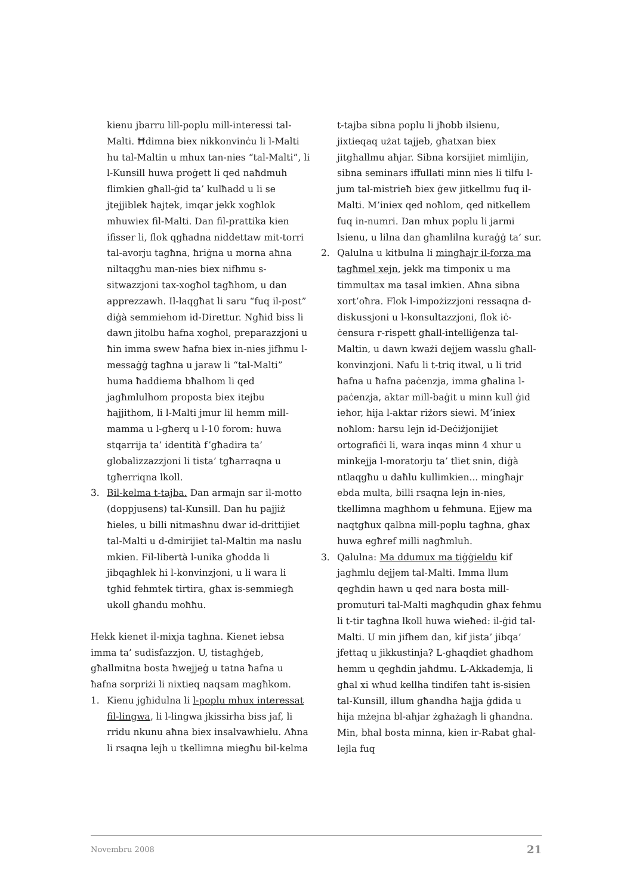kienu jbarru lill-poplu mill-interessi tal-Malti. Ħdimna biex nikkonvinċu li l-Malti hu tal-Maltin u mhux tan-nies “tal-Malti”, li l-Kunsill huwa proġett li qed naħdmuh flimkien għall-ġid ta’ kulħadd u li se jtejjiblek ħajtek, imqar jekk xogħlok mhuwiex fil-Malti. Dan fil-prattika kien ifisser li, flok qgħadna niddettaw mit-torri tal-avorju tagħna, ħriġna u morna aħna niltaqgħu man-nies biex nifhmu s-sitwazzjoni tax-xogħol tagħhom, u dan apprezzawh. Il-laqgħat li saru “fuq il-post” diġà semmiehom id-Direttur. Ngħid biss li dawn jitolbu ħafna xogħol, preparazzjoni u ħin imma swew ħafna biex in-nies jifhmu l-messaġġ tagħna u jaraw li “tal-Malti” huma ħaddiema bħalhom li qed jagħmlulhom proposta biex itejbu ħajjithom, li l-Malti jmur lil hemm mill-mamma u l-għerq u l-10 forom: huwa stqarrija ta’ identità f’għadira ta’ globalizzazzjoni li tista’ tgħarraqna u tgħerriqna lkoll.
3. Bil-kelma t-tajba. Dan armajn sar il-motto (doppjusens) tal-Kunsill. Dan hu pajjiż ħieles, u billi nitmasħnu dwar id-drittijiet tal-Malti u d-dmirijiet tal-Maltin ma naslu mkien. Fil-libertà l-unika għodda li jibqagħlek hi l-konvinzjoni, u li wara li tgħid fehmtek tirtira, għax is-semmiegħ ukoll għandu moħħu.
Hekk kienet il-mixja tagħna. Kienet iebsa imma ta’ sudisfazzjon. U, tistagħġeb, għallmitna bosta ħwejjeġ u tatna ħafna u ħafna sorpriżi li nixtieq naqsam magħkom.
1. Kienu jgħidulna li l-poplu mhux interessat fil-lingwa, li l-lingwa jkissirha biss jaf, li rridu nkunu aħna biex insalvawhielu. Aħna li rsaqna lejh u tkellimna miegħu bil-kelma
t-tajba sibna poplu li jħobb ilsienu, jixtieqaq użat tajjeb, għatxan biex jitgħallmu aħjar. Sibna korsijiet mimlijin, sibna seminars iffullati minn nies li tilfu l-jum tal-mistrieħ biex ġew jitkellmu fuq il-Malti. M’iniex qed noħlom, qed nitkellem fuq in-numri. Dan mhux poplu li jarmi lsienu, u lilna dan għamlilna kuraġġ ta’ sur.
2. Qalulna u kitbulna li mingħajr il-forza ma tagħmel xejn, jekk ma timponix u ma timmultax ma tasal imkien. Aħna sibna xort’oħra. Flok l-impożizzjoni ressaqna d-diskussjoni u l-konsultazzjoni, flok iċ-ċensura r-rispett għall-intelliġenza tal-Maltin, u dawn kważi dejjem wasslu għall-konvinzjoni. Nafu li t-triq itwal, u li trid ħafna u ħafna paċenzja, imma għalina l-paċenzja, aktar mill-baġit u minn kull ġid ieħor, hija l-aktar riżors siewi. M’iniex noħlom: ħarsu lejn id-Deċiżjonijiet ortografiċi li, wara inqas minn 4 xhur u minkejja l-moratorju ta’ tliet snin, diġà ntlaqgħu u daħlu kullimkien... mingħajr ebda multa, billi rsaqna lejn in-nies, tkellimna magħhom u fehmuna. Ejjew ma naqtgħux qalbna mill-poplu tagħna, għax huwa egħref milli nagħmluh.
3. Qalulna: Ma ddumux ma tiġġieldu kif jagħmlu dejjem tal-Malti. Imma llum qegħdin hawn u qed nara bosta mill-promuturi tal-Malti magħqudin għax fehmu li t-tir tagħna lkoll huwa wieħed: il-ġid tal-Malti. U min jifhem dan, kif jista’ jibqa’ jfettaq u jikkustinja? L-għaqdiet għadhom hemm u qegħdin jaħdmu. L-Akkademja, li għal xi wħud kellha tindifen taħt is-sisien tal-Kunsill, illum għandha ħajja ġdida u hija mżejna bl-aħjar żgħażagħ li għandna. Min, bħal bosta minna, kien ir-Rabat għal-lejla fuq
Novembru 2008 21